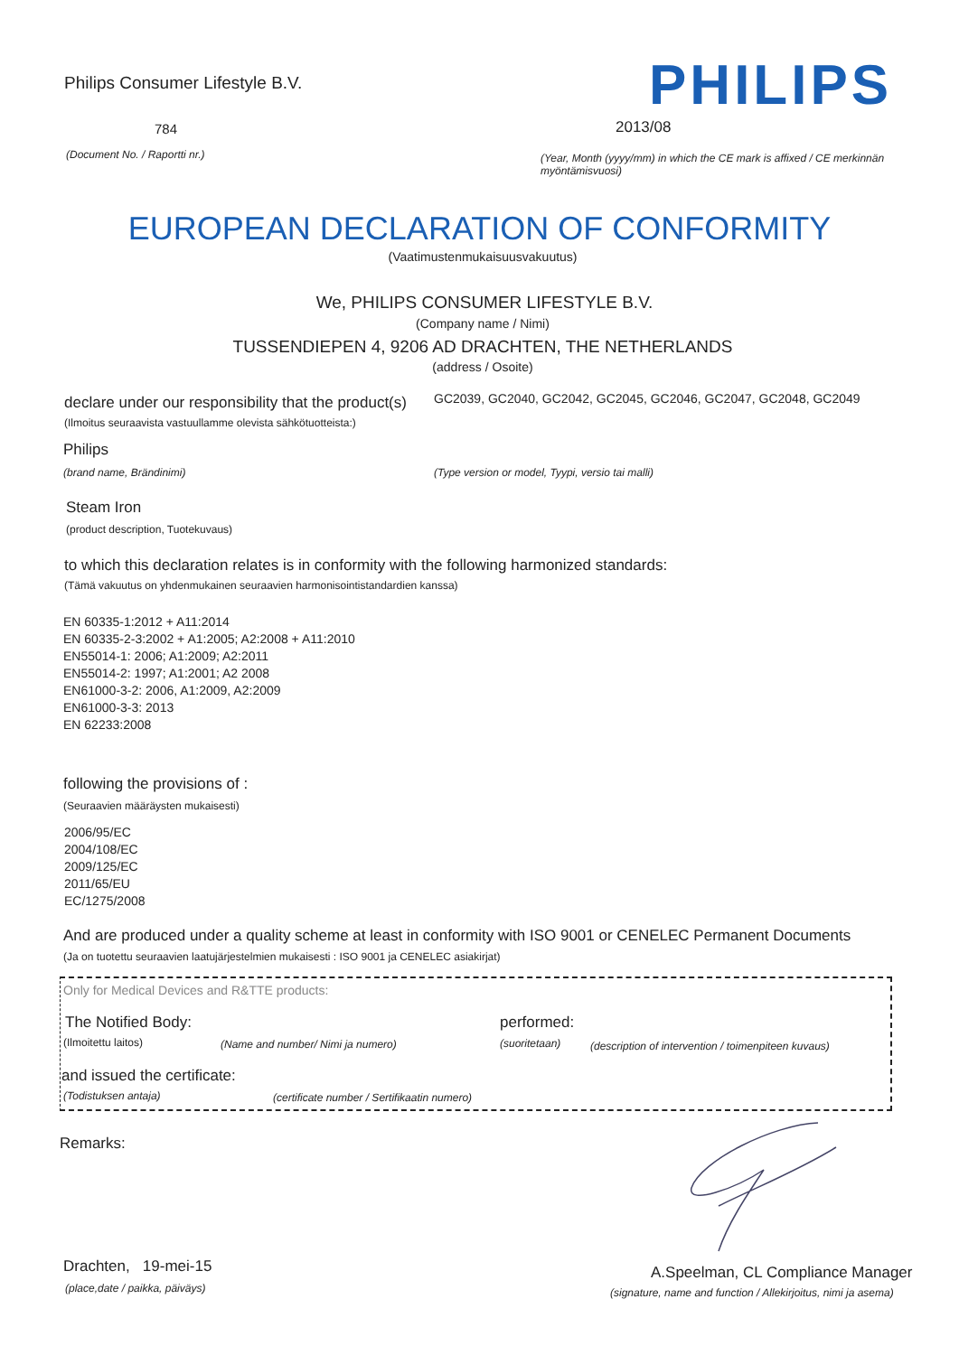Philips Consumer Lifestyle B.V.
PHILIPS
784 2013/08
(Document No. / Raportti nr.)
(Year, Month (yyyy/mm) in which the CE mark is affixed / CE merkinnän myöntämisvuosi)
EUROPEAN DECLARATION OF CONFORMITY
(Vaatimustenmukaisuusvakuutus)
We, PHILIPS CONSUMER LIFESTYLE B.V.
(Company name / Nimi)
TUSSENDIEPEN 4, 9206 AD DRACHTEN, THE NETHERLANDS
(address / Osoite)
declare under our responsibility that the product(s)
GC2039, GC2040, GC2042, GC2045, GC2046, GC2047, GC2048, GC2049
(Ilmoitus seuraavista vastuullamme olevista sähkötuotteista:)
Philips
(brand name, Brändinimi)
(Type version or model, Tyypi, versio tai malli)
Steam Iron
(product description, Tuotekuvaus)
to which this declaration relates is in conformity with the following harmonized standards:
(Tämä vakuutus on yhdenmukainen seuraavien harmonisointistandardien kanssa)
EN 60335-1:2012 + A11:2014
EN 60335-2-3:2002 + A1:2005; A2:2008 + A11:2010
EN55014-1: 2006; A1:2009; A2:2011
EN55014-2: 1997; A1:2001; A2 2008
EN61000-3-2: 2006, A1:2009, A2:2009
EN61000-3-3: 2013
EN 62233:2008
following the provisions of :
(Seuraavien määräysten mukaisesti)
2006/95/EC
2004/108/EC
2009/125/EC
2011/65/EU
EC/1275/2008
And are produced under a quality scheme at least in conformity with ISO 9001 or CENELEC Permanent Documents
(Ja on tuotettu seuraavien laatujärjestelmien mukaisesti : ISO 9001 ja CENELEC asiakirjat)
Only for Medical Devices and R&TTE products:
The Notified Body: performed:
(Ilmoitettu laitos)
(Name and number/ Nimi ja numero)
(suoritetaan)
(description of intervention / toimenpiteen kuvaus)
and issued the certificate:
(Todistuksen antaja)
(certificate number / Sertifikaatin numero)
Remarks:
Drachten, 19-mei-15
(place,date / paikka, päiväys)
A.Speelman, CL Compliance Manager
(signature, name and function / Allekirjoitus, nimi ja asema)